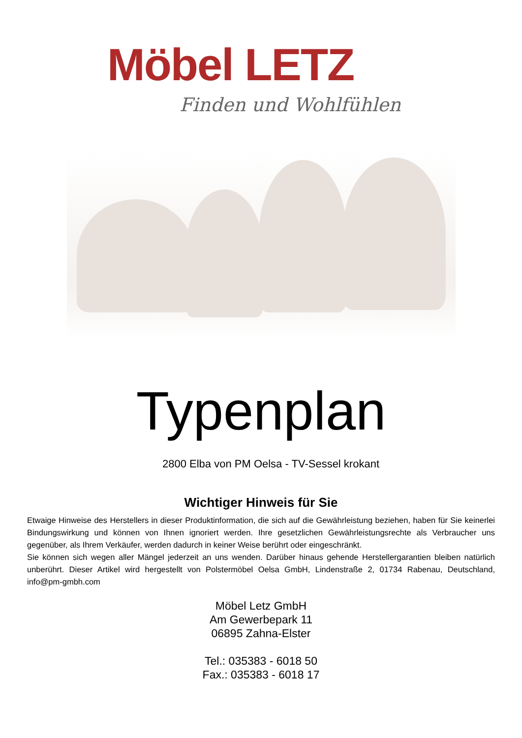Möbel LETZ
Finden und Wohlfühlen
Typenplan
2800 Elba von PM Oelsa - TV-Sessel krokant
Wichtiger Hinweis für Sie
Etwaige Hinweise des Herstellers in dieser Produktinformation, die sich auf die Gewährleistung beziehen, haben für Sie keinerlei Bindungswirkung und können von Ihnen ignoriert werden. Ihre gesetzlichen Gewährleistungsrechte als Verbraucher uns gegenüber, als Ihrem Verkäufer, werden dadurch in keiner Weise berührt oder eingeschränkt.
Sie können sich wegen aller Mängel jederzeit an uns wenden. Darüber hinaus gehende Herstellergarantien bleiben natürlich unberührt. Dieser Artikel wird hergestellt von Polstermöbel Oelsa GmbH, Lindenstraße 2, 01734 Rabenau, Deutschland, info@pm-gmbh.com
Möbel Letz GmbH
Am Gewerbepark 11
06895 Zahna-Elster
Tel.: 035383 - 6018 50
Fax.: 035383 - 6018 17